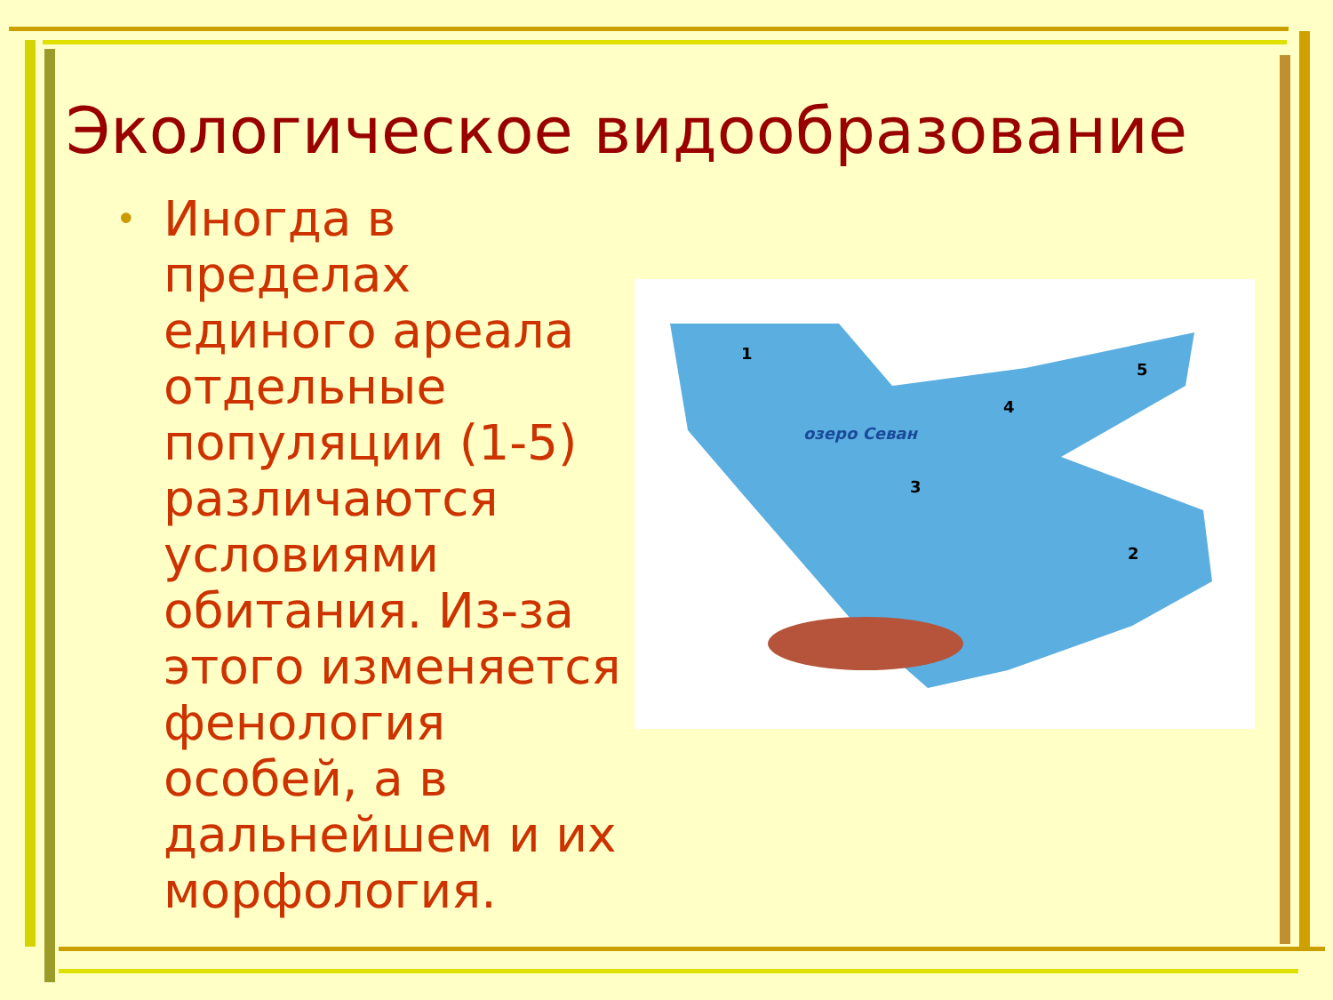Экологическое видообразование
•
Иногда в пределах единого ареала отдельные популяции (1-5) различаются условиями обитания. Из-за этого изменяется фенология особей, а в дальнейшем и их морфология.
1
2
3
4
5
озеро Севан